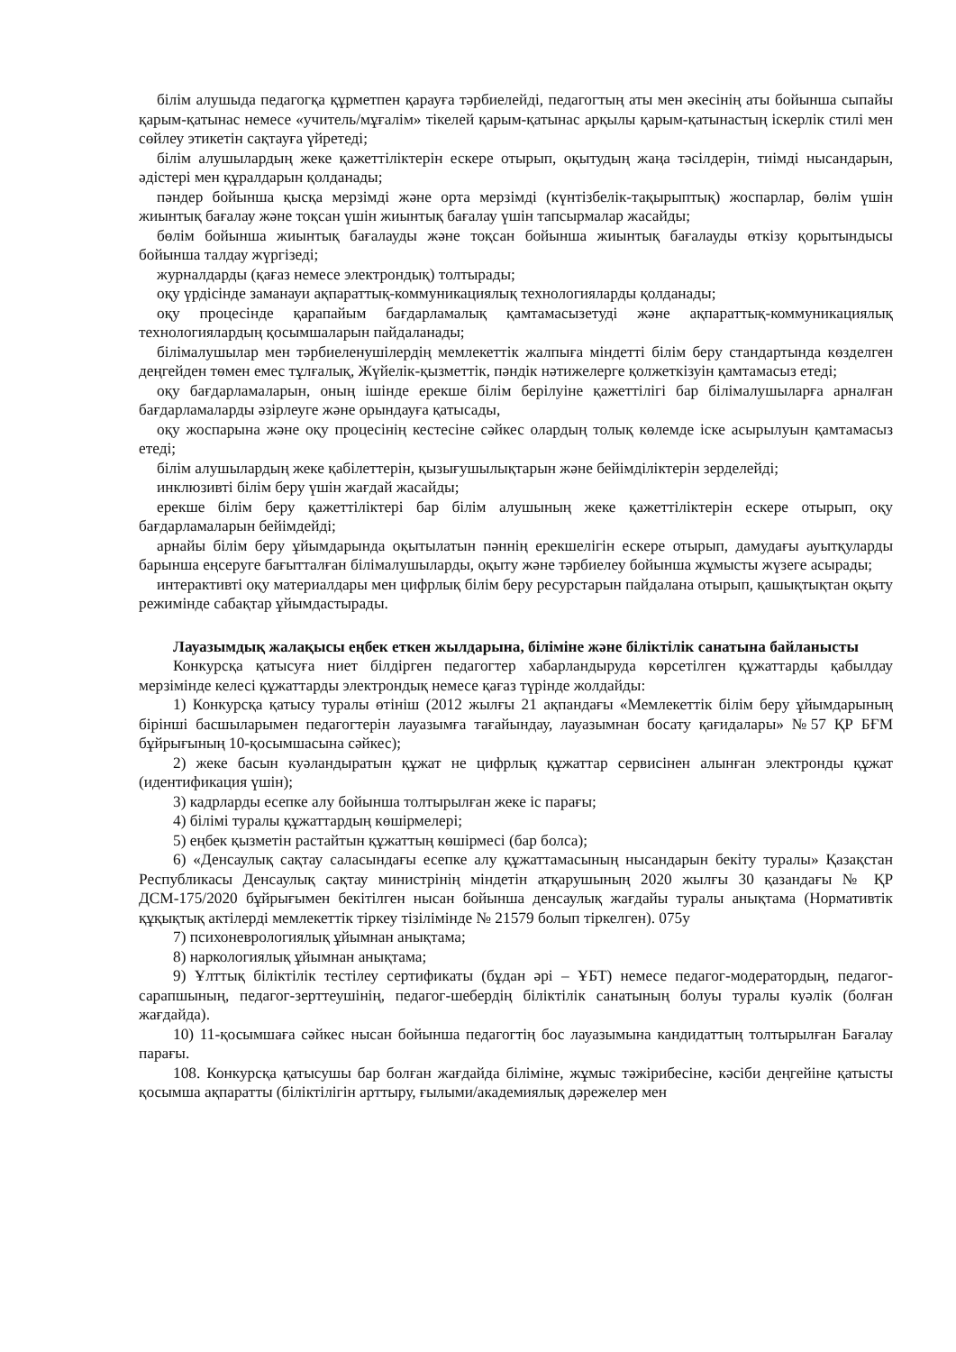білім алушыда педагогқа құрметпен қарауға тәрбиелейді, педагогтың аты мен әкесінің аты бойынша сыпайы қарым-қатынас немесе «учитель/мұғалім» тікелей қарым-қатынас арқылы қарым-қатынастың іскерлік стилі мен сөйлеу этикетін сақтауға үйретеді;
білім алушылардың жеке қажеттіліктерін ескере отырып, оқытудың жаңа тәсілдерін, тиімді нысандарын, әдістері мен құралдарын қолданады;
пәндер бойынша қысқа мерзімді және орта мерзімді (күнтізбелік-тақырыптық) жоспарлар, бөлім үшін жиынтық бағалау және тоқсан үшін жиынтық бағалау үшін тапсырмалар жасайды;
бөлім бойынша жиынтық бағалауды және тоқсан бойынша жиынтық бағалауды өткізу қорытындысы бойынша талдау жүргізеді;
журналдарды (қағаз немесе электрондық) толтырады;
оқу үрдісінде заманауи ақпараттық-коммуникациялық технологияларды қолданады;
оқу процесінде қарапайым бағдарламалық қамтамасызетуді және ақпараттық-коммуникациялық технологиялардың қосымшаларын пайдаланады;
білімалушылар мен тәрбиеленушілердің мемлекеттік жалпыға міндетті білім беру стандартында көзделген деңгейден төмен емес тұлғалық, Жүйелік-қызметтік, пәндік нәтижелерге қолжеткізуін қамтамасыз етеді;
оқу бағдарламаларын, оның ішінде ерекше білім берілуіне қажеттілігі бар білімалушыларға арналған бағдарламаларды әзірлеуге және орындауға қатысады,
оқу жоспарына және оқу процесінің кестесіне сәйкес олардың толық көлемде іске асырылуын қамтамасыз етеді;
білім алушылардың жеке қабілеттерін, қызығушылықтарын және бейімділіктерін зерделейді;
инклюзивті білім беру үшін жағдай жасайды;
ерекше білім беру қажеттіліктері бар білім алушының жеке қажеттіліктерін ескере отырып, оқу бағдарламаларын бейімдейді;
арнайы білім беру ұйымдарында оқытылатын пәннің ерекшелігін ескере отырып, дамудағы ауытқуларды барынша еңсеруге бағытталған білімалушыларды, оқыту және тәрбиелеу бойынша жұмысты жүзеге асырады;
интерактивті оқу материалдары мен цифрлық білім беру ресурстарын пайдалана отырып, қашықтықтан оқыту режимінде сабақтар ұйымдастырады.
Лауазымдық жалақысы еңбек еткен жылдарына, біліміне және біліктілік санатына байланысты
Конкурсқа қатысуға ниет білдірген педагогтер хабарландыруда көрсетілген құжаттарды қабылдау мерзімінде келесі құжаттарды электрондық немесе қағаз түрінде жолдайды:
1) Конкурсқа қатысу туралы өтініш (2012 жылғы 21 ақпандағы «Мемлекеттік білім беру ұйымдарының бірінші басшыларымен педагогтерін лауазымға тағайындау, лауазымнан босату қағидалары» №57 ҚР БҒМ бұйрығының 10-қосымшасына сәйкес);
2) жеке басын куәландыратын құжат не цифрлық құжаттар сервисінен алынған электронды құжат (идентификация үшін);
3) кадрларды есепке алу бойынша толтырылған жеке іс парағы;
4) білімі туралы құжаттардың көшірмелері;
5) еңбек қызметін растайтын құжаттың көшірмесі (бар болса);
6) «Денсаулық сақтау саласындағы есепке алу құжаттамасының нысандарын бекіту туралы» Қазақстан Республикасы Денсаулық сақтау министрінің міндетін атқарушының 2020 жылғы 30 қазандағы № ҚР ДСМ-175/2020 бұйрығымен бекітілген нысан бойынша денсаулық жағдайы туралы анықтама (Нормативтік құқықтық актілерді мемлекеттік тіркеу тізілімінде № 21579 болып тіркелген). 075у
7) психоневрологиялық ұйымнан анықтама;
8) наркологиялық ұйымнан анықтама;
9) Ұлттық біліктілік тестілеу сертификаты (бұдан әрі – ҰБТ) немесе педагог-модератордың, педагог-сарапшының, педагог-зерттеушінің, педагог-шебердің біліктілік санатының болуы туралы куәлік (болған жағдайда).
10) 11-қосымшаға сәйкес нысан бойынша педагогтің бос лауазымына кандидаттың толтырылған Бағалау парағы.
108. Конкурсқа қатысушы бар болған жағдайда біліміне, жұмыс тәжірибесіне, кәсіби деңгейіне қатысты қосымша ақпаратты (біліктілігін арттыру, ғылыми/академиялық дәрежелер мен